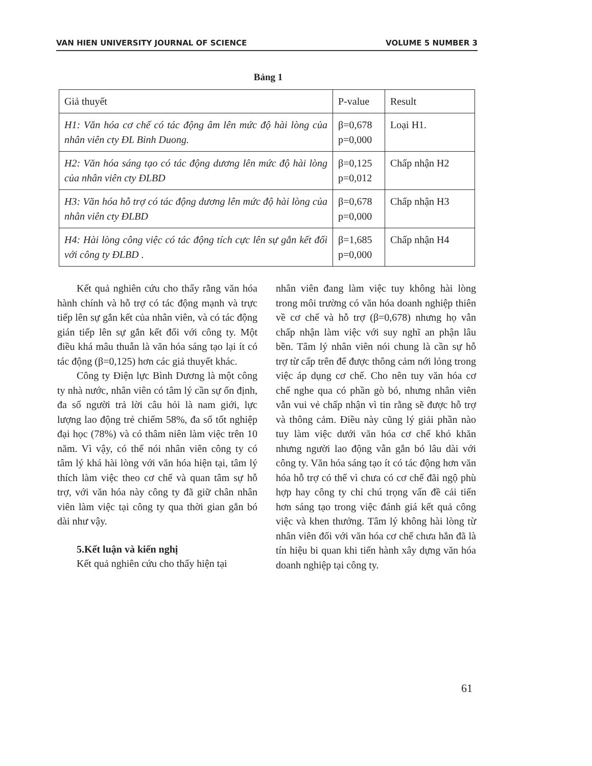VAN HIEN UNIVERSITY JOURNAL OF SCIENCE VOLUME 5 NUMBER 3
Bảng 1
| Giả thuyết | P-value | Result |
| --- | --- | --- |
| H1: Văn hóa cơ chế có tác động âm lên mức độ hài lòng của nhân viên cty ĐL Binh Duong. | β=0,678 p=0,000 | Loại H1. |
| H2: Văn hóa sáng tạo có tác động dương lên mức độ hài lòng của nhân viên cty ĐLBD | β=0,125 p=0,012 | Chấp nhận H2 |
| H3: Văn hóa hỗ trợ có tác động dương lên mức độ hài lòng của nhân viên cty ĐLBD | β=0,678 p=0,000 | Chấp nhận H3 |
| H4: Hài lòng công việc có tác động tích cực lên sự gắn kết đối với công ty ĐLBD . | β=1,685 p=0,000 | Chấp nhận H4 |
Kết quả nghiên cứu cho thấy rằng văn hóa hành chính và hỗ trợ có tác động mạnh và trực tiếp lên sự gắn kết của nhân viên, và có tác động gián tiếp lên sự gắn kết đối với công ty. Một điều khá mâu thuẫn là văn hóa sáng tạo lại ít có tác động (β=0,125) hơn các giả thuyết khác.
Công ty Điện lực Bình Dương là một công ty nhà nước, nhân viên có tâm lý cần sự ổn định, đa số người trả lời câu hỏi là nam giới, lực lượng lao động trẻ chiếm 58%, đa số tốt nghiệp đại học (78%) và có thâm niên làm việc trên 10 năm. Vì vậy, có thể nói nhân viên công ty có tâm lý khá hài lòng với văn hóa hiện tại, tâm lý thích làm việc theo cơ chế và quan tâm sự hỗ trợ, với văn hóa này công ty đã giữ chân nhân viên làm việc tại công ty qua thời gian gắn bó dài như vậy.
5.Kết luận và kiến nghị
Kết quả nghiên cứu cho thấy hiện tại
nhân viên đang làm việc tuy không hài lòng trong môi trường có văn hóa doanh nghiệp thiên về cơ chế và hỗ trợ (β=0,678) nhưng họ vẫn chấp nhận làm việc với suy nghĩ an phận lâu bền. Tâm lý nhân viên nói chung là cần sự hỗ trợ từ cấp trên để được thông cảm nới lỏng trong việc áp dụng cơ chế. Cho nên tuy văn hóa cơ chế nghe qua có phần gò bó, nhưng nhân viên vẫn vui vẻ chấp nhận vì tin rằng sẽ được hỗ trợ và thông cảm. Điều này cũng lý giải phần nào tuy làm việc dưới văn hóa cơ chế khó khăn nhưng người lao động vẫn gắn bó lâu dài với công ty. Văn hóa sáng tạo ít có tác động hơn văn hóa hỗ trợ có thể vì chưa có cơ chế đãi ngộ phù hợp hay công ty chỉ chú trọng vấn đề cải tiến hơn sáng tạo trong việc đánh giá kết quả công việc và khen thưởng. Tâm lý không hài lòng từ nhân viên đối với văn hóa cơ chế chưa hẳn đã là tín hiệu bi quan khi tiến hành xây dựng văn hóa doanh nghiệp tại công ty.
61